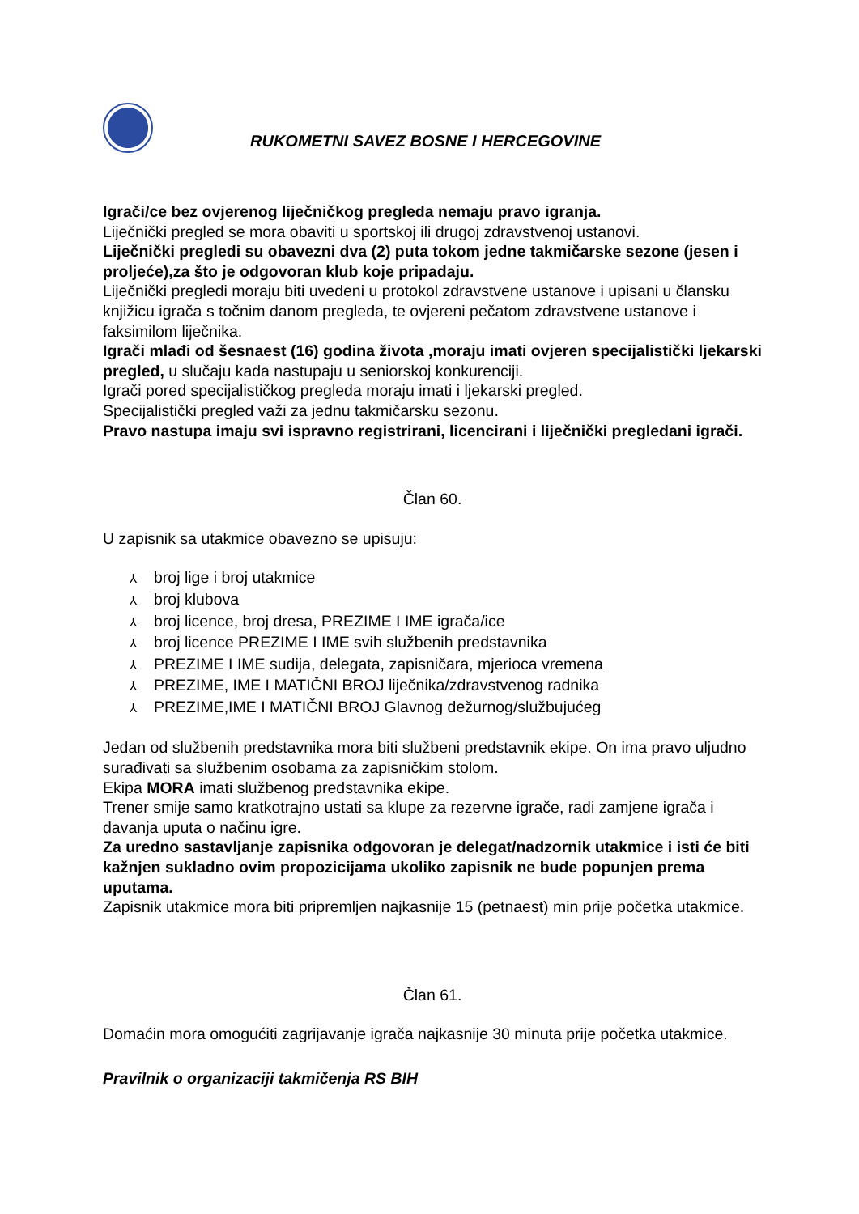RUKOMETNI SAVEZ BOSNE I HERCEGOVINE
Igrači/ce bez ovjerenog liječničkog pregleda nemaju pravo igranja.
Liječnički pregled se mora obaviti u sportskoj ili drugoj zdravstvenoj ustanovi.
Liječnički pregledi su obavezni dva (2) puta tokom jedne takmičarske sezone (jesen i proljeće),za što je odgovoran klub koje pripadaju.
Liječnički pregledi moraju biti uvedeni u protokol zdravstvene ustanove i upisani u člansku knjižicu igrača s točnim danom pregleda, te ovjereni pečatom zdravstvene ustanove i faksimilom liječnika.
Igrači mlađi od šesnaest (16) godina života ,moraju imati ovjeren specijalistički ljekarski pregled, u slučaju kada nastupaju u seniorskoj konkurenciji.
Igrači pored specijalističkog pregleda moraju imati i ljekarski pregled.
Specijalistički pregled važi za jednu takmičarsku sezonu.
Pravo nastupa imaju svi ispravno registrirani, licencirani i liječnički pregledani igrači.
Član 60.
U zapisnik sa utakmice obavezno se upisuju:
⅄ broj lige i broj utakmice
⅄ broj klubova
⅄ broj licence, broj dresa, PREZIME I IME igrača/ice
⅄ broj licence PREZIME I IME svih službenih predstavnika
⅄ PREZIME I IME sudija, delegata, zapisničara, mjerioca vremena
⅄ PREZIME, IME I MATIČNI BROJ liječnika/zdravstvenog radnika
⅄ PREZIME,IME I MATIČNI BROJ Glavnog dežurnog/službujućeg
Jedan od službenih predstavnika mora biti službeni predstavnik ekipe. On ima pravo uljudno surađivati sa službenim osobama za zapisničkim stolom.
Ekipa MORA imati službenog predstavnika ekipe.
Trener smije samo kratkotrajno ustati sa klupe za rezervne igrače, radi zamjene igrača i davanja uputa o načinu igre.
Za uredno sastavljanje zapisnika odgovoran je delegat/nadzornik utakmice i isti će biti kažnjen sukladno ovim propozicijama ukoliko zapisnik ne bude popunjen prema uputama.
Zapisnik utakmice mora biti pripremljen najkasnije 15 (petnaest) min prije početka utakmice.
Član 61.
Domaćin mora omogućiti zagrijavanje igrača najkasnije 30 minuta prije početka utakmice.
Pravilnik o organizaciji takmičenja RS BIH